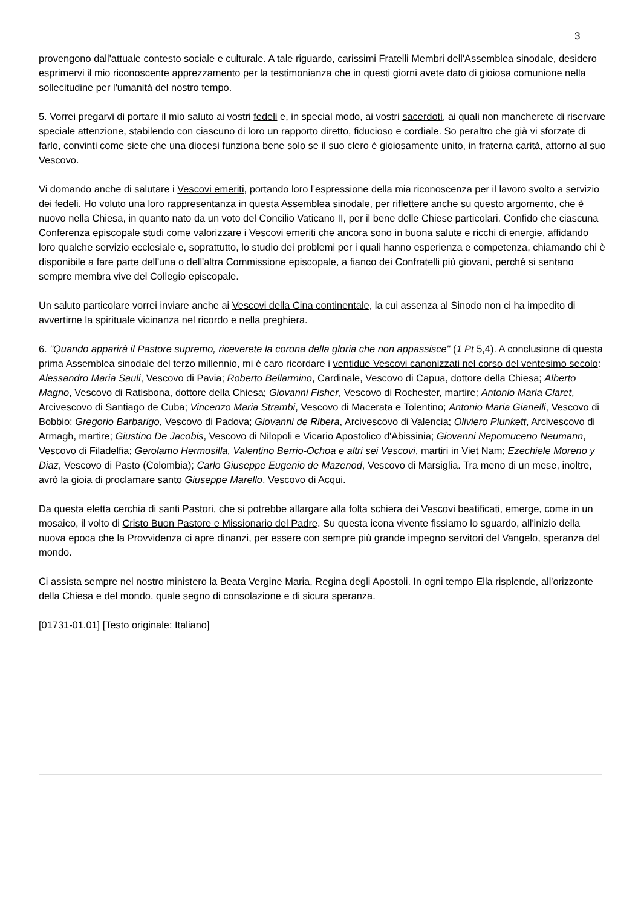3
provengono dall'attuale contesto sociale e culturale. A tale riguardo, carissimi Fratelli Membri dell'Assemblea sinodale, desidero esprimervi il mio riconoscente apprezzamento per la testimonianza che in questi giorni avete dato di gioiosa comunione nella sollecitudine per l'umanità del nostro tempo.
5. Vorrei pregarvi di portare il mio saluto ai vostri fedeli e, in special modo, ai vostri sacerdoti, ai quali non mancherete di riservare speciale attenzione, stabilendo con ciascuno di loro un rapporto diretto, fiducioso e cordiale. So peraltro che già vi sforzate di farlo, convinti come siete che una diocesi funziona bene solo se il suo clero è gioiosamente unito, in fraterna carità, attorno al suo Vescovo.
Vi domando anche di salutare i Vescovi emeriti, portando loro l’espressione della mia riconoscenza per il lavoro svolto a servizio dei fedeli. Ho voluto una loro rappresentanza in questa Assemblea sinodale, per riflettere anche su questo argomento, che è nuovo nella Chiesa, in quanto nato da un voto del Concilio Vaticano II, per il bene delle Chiese particolari. Confido che ciascuna Conferenza episcopale studi come valorizzare i Vescovi emeriti che ancora sono in buona salute e ricchi di energie, affidando loro qualche servizio ecclesiale e, soprattutto, lo studio dei problemi per i quali hanno esperienza e competenza, chiamando chi è disponibile a fare parte dell'una o dell'altra Commissione episcopale, a fianco dei Confratelli più giovani, perché si sentano sempre membra vive del Collegio episcopale.
Un saluto particolare vorrei inviare anche ai Vescovi della Cina continentale, la cui assenza al Sinodo non ci ha impedito di avvertirne la spirituale vicinanza nel ricordo e nella preghiera.
6. "Quando apparirà il Pastore supremo, riceverete la corona della gloria che non appassisce" (1 Pt 5,4). A conclusione di questa prima Assemblea sinodale del terzo millennio, mi è caro ricordare i ventidue Vescovi canonizzati nel corso del ventesimo secolo: Alessandro Maria Sauli, Vescovo di Pavia; Roberto Bellarmino, Cardinale, Vescovo di Capua, dottore della Chiesa; Alberto Magno, Vescovo di Ratisbona, dottore della Chiesa; Giovanni Fisher, Vescovo di Rochester, martire; Antonio Maria Claret, Arcivescovo di Santiago de Cuba; Vincenzo Maria Strambi, Vescovo di Macerata e Tolentino; Antonio Maria Gianelli, Vescovo di Bobbio; Gregorio Barbarigo, Vescovo di Padova; Giovanni de Ribera, Arcivescovo di Valencia; Oliviero Plunkett, Arcivescovo di Armagh, martire; Giustino De Jacobis, Vescovo di Nilopoli e Vicario Apostolico d'Abissinia; Giovanni Nepomuceno Neumann, Vescovo di Filadelfia; Gerolamo Hermosilla, Valentino Berrio-Ochoa e altri sei Vescovi, martiri in Viet Nam; Ezechiele Moreno y Diaz, Vescovo di Pasto (Colombia); Carlo Giuseppe Eugenio de Mazenod, Vescovo di Marsiglia. Tra meno di un mese, inoltre, avrò la gioia di proclamare santo Giuseppe Marello, Vescovo di Acqui.
Da questa eletta cerchia di santi Pastori, che si potrebbe allargare alla folta schiera dei Vescovi beatificati, emerge, come in un mosaico, il volto di Cristo Buon Pastore e Missionario del Padre. Su questa icona vivente fissiamo lo sguardo, all'inizio della nuova epoca che la Provvidenza ci apre dinanzi, per essere con sempre più grande impegno servitori del Vangelo, speranza del mondo.
Ci assista sempre nel nostro ministero la Beata Vergine Maria, Regina degli Apostoli. In ogni tempo Ella risplende, all'orizzonte della Chiesa e del mondo, quale segno di consolazione e di sicura speranza.
[01731-01.01] [Testo originale: Italiano]